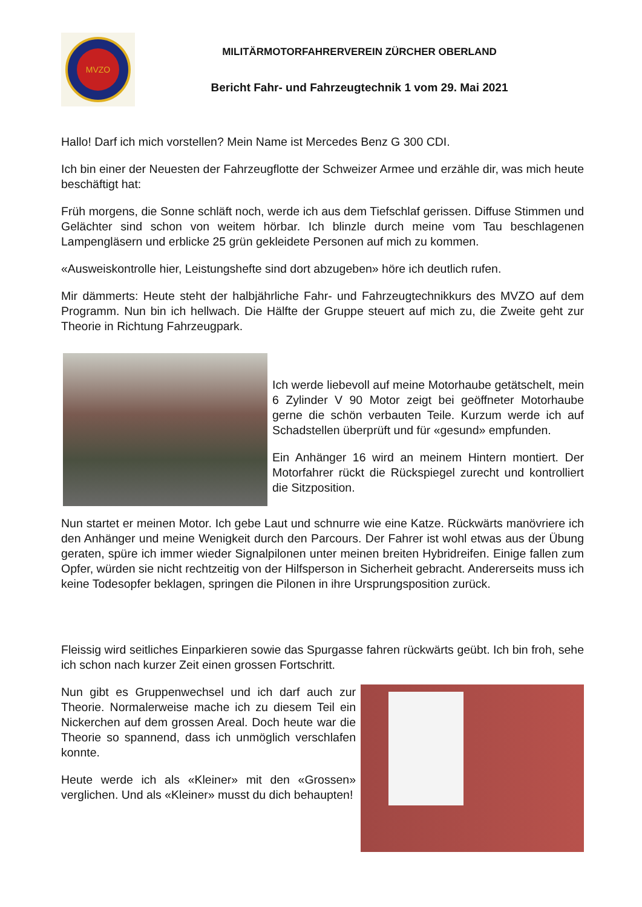MVZO
MILITÄRMOTORFAHRERVEREIN ZÜRCHER OBERLAND
Bericht Fahr- und Fahrzeugtechnik 1 vom 29. Mai 2021
Hallo! Darf ich mich vorstellen? Mein Name ist Mercedes Benz G 300 CDI.
Ich bin einer der Neuesten der Fahrzeugflotte der Schweizer Armee und erzähle dir, was mich heute beschäftigt hat:
Früh morgens, die Sonne schläft noch, werde ich aus dem Tiefschlaf gerissen. Diffuse Stimmen und Gelächter sind schon von weitem hörbar. Ich blinzle durch meine vom Tau beschlagenen Lampengläsern und erblicke 25 grün gekleidete Personen auf mich zu kommen.
«Ausweiskontrolle hier, Leistungshefte sind dort abzugeben» höre ich deutlich rufen.
Mir dämmerts: Heute steht der halbjährliche Fahr- und Fahrzeugtechnikkurs des MVZO auf dem Programm. Nun bin ich hellwach. Die Hälfte der Gruppe steuert auf mich zu, die Zweite geht zur Theorie in Richtung Fahrzeugpark.
Ich werde liebevoll auf meine Motorhaube getätschelt, mein 6 Zylinder V 90 Motor zeigt bei geöffneter Motorhaube gerne die schön verbauten Teile. Kurzum werde ich auf Schadstellen überprüft und für «gesund» empfunden.
Ein Anhänger 16 wird an meinem Hintern montiert. Der Motorfahrer rückt die Rückspiegel zurecht und kontrolliert die Sitzposition.
Nun startet er meinen Motor. Ich gebe Laut und schnurre wie eine Katze. Rückwärts manövriere ich den Anhänger und meine Wenigkeit durch den Parcours. Der Fahrer ist wohl etwas aus der Übung geraten, spüre ich immer wieder Signalpilonen unter meinen breiten Hybridreifen. Einige fallen zum Opfer, würden sie nicht rechtzeitig von der Hilfsperson in Sicherheit gebracht. Andererseits muss ich keine Todesopfer beklagen, springen die Pilonen in ihre Ursprungsposition zurück.
Fleissig wird seitliches Einparkieren sowie das Spurgasse fahren rückwärts geübt. Ich bin froh, sehe ich schon nach kurzer Zeit einen grossen Fortschritt.
Nun gibt es Gruppenwechsel und ich darf auch zur Theorie. Normalerweise mache ich zu diesem Teil ein Nickerchen auf dem grossen Areal. Doch heute war die Theorie so spannend, dass ich unmöglich verschlafen konnte.
Heute werde ich als «Kleiner» mit den «Grossen» verglichen. Und als «Kleiner» musst du dich behaupten!